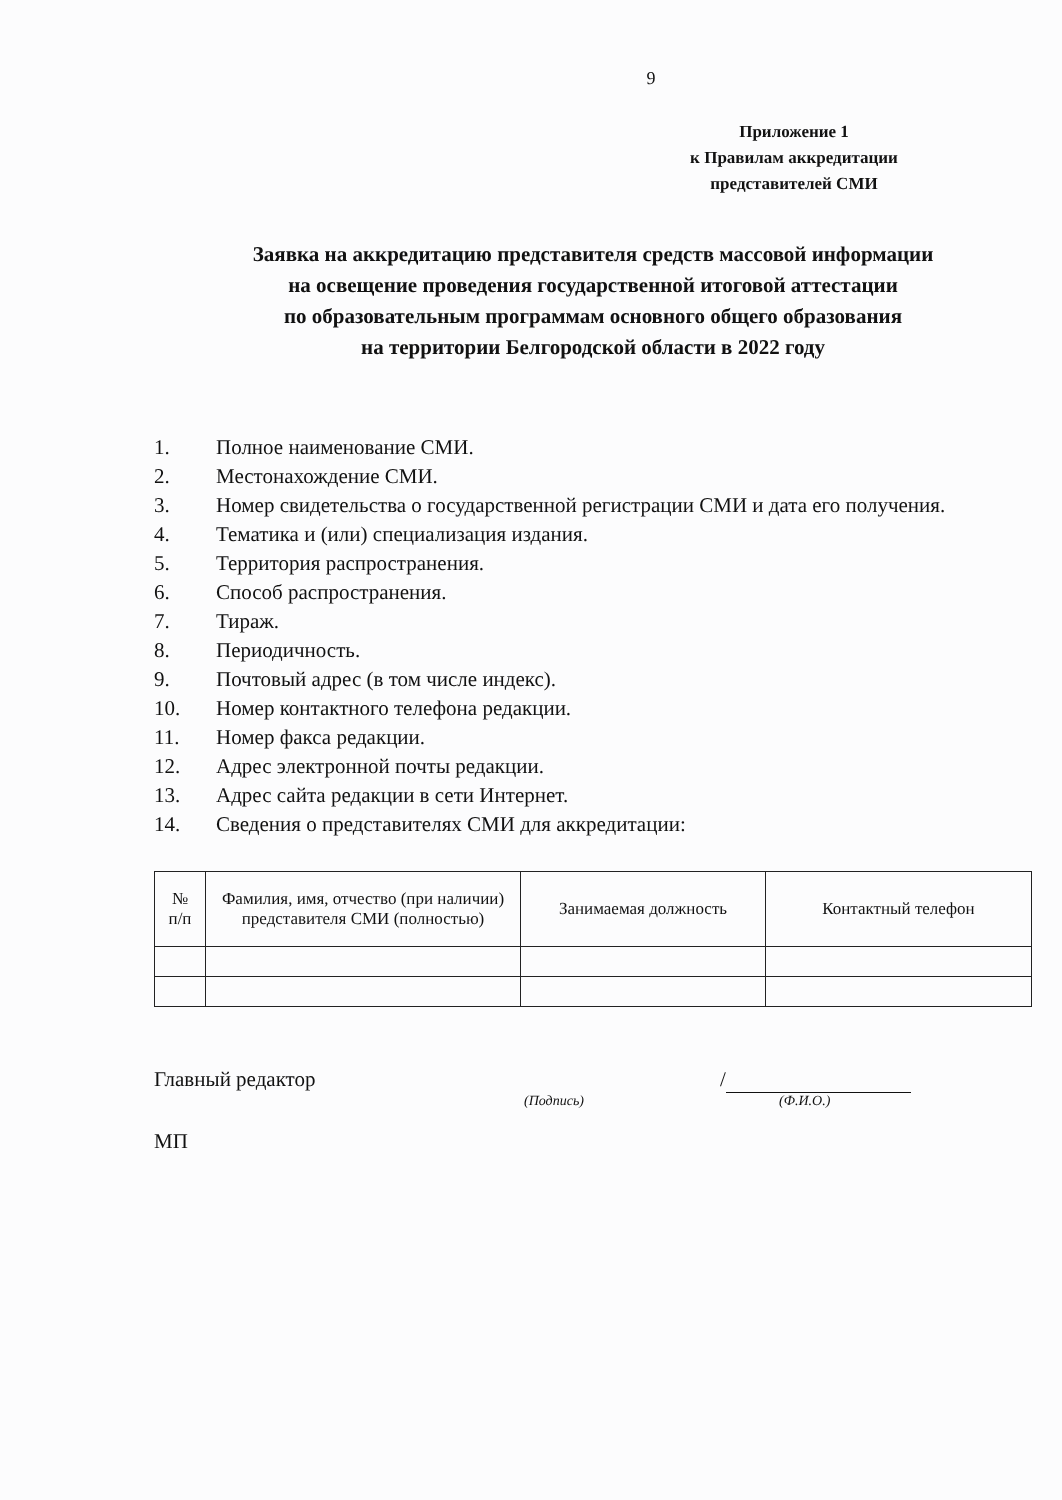9
Приложение 1
к Правилам аккредитации
представителей СМИ
Заявка на аккредитацию представителя средств массовой информации
на освещение проведения государственной итоговой аттестации
по образовательным программам основного общего образования
на территории Белгородской области в 2022 году
1. Полное наименование СМИ.
2. Местонахождение СМИ.
3. Номер свидетельства о государственной регистрации СМИ и дата его получения.
4. Тематика и (или) специализация издания.
5. Территория распространения.
6. Способ распространения.
7. Тираж.
8. Периодичность.
9. Почтовый адрес (в том числе индекс).
10. Номер контактного телефона редакции.
11. Номер факса редакции.
12. Адрес электронной почты редакции.
13. Адрес сайта редакции в сети Интернет.
14. Сведения о представителях СМИ для аккредитации:
| № п/п | Фамилия, имя, отчество (при наличии) представителя СМИ (полностью) | Занимаемая должность | Контактный телефон |
| --- | --- | --- | --- |
Главный редактор /
(Подпись) (Ф.И.О.)
МП